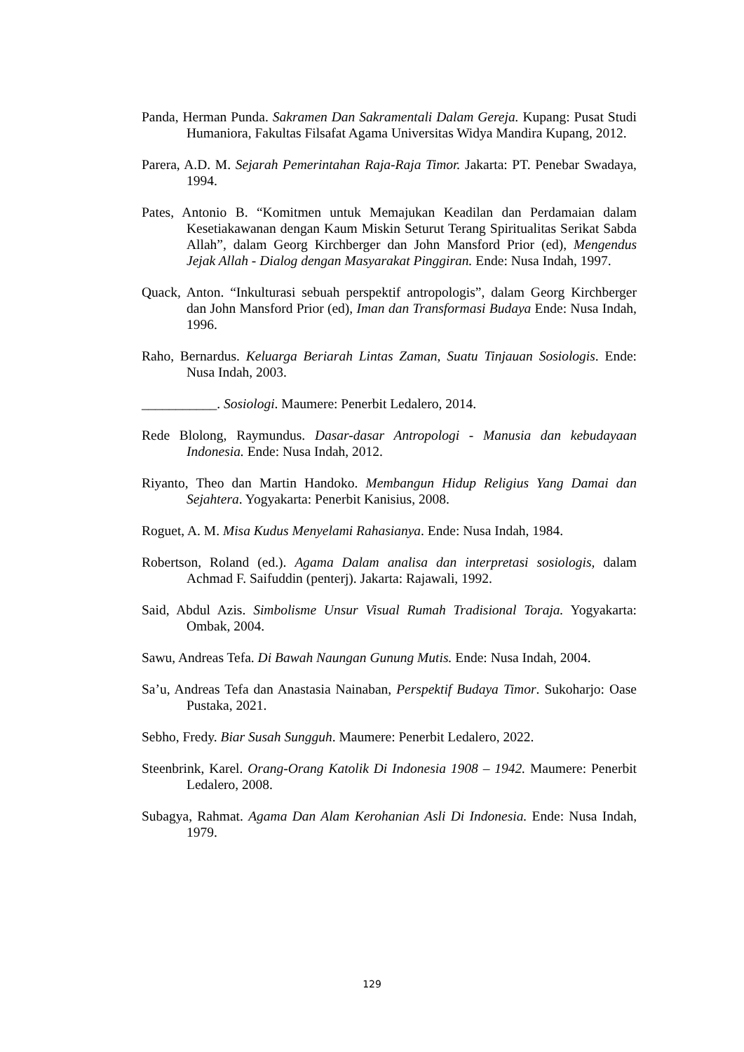Panda, Herman Punda. Sakramen Dan Sakramentali Dalam Gereja. Kupang: Pusat Studi Humaniora, Fakultas Filsafat Agama Universitas Widya Mandira Kupang, 2012.
Parera, A.D. M. Sejarah Pemerintahan Raja-Raja Timor. Jakarta: PT. Penebar Swadaya, 1994.
Pates, Antonio B. “Komitmen untuk Memajukan Keadilan dan Perdamaian dalam Kesetiakawanan dengan Kaum Miskin Seturut Terang Spiritualitas Serikat Sabda Allah”, dalam Georg Kirchberger dan John Mansford Prior (ed), Mengendus Jejak Allah - Dialog dengan Masyarakat Pinggiran. Ende: Nusa Indah, 1997.
Quack, Anton. “Inkulturasi sebuah perspektif antropologis”, dalam Georg Kirchberger dan John Mansford Prior (ed), Iman dan Transformasi Budaya Ende: Nusa Indah, 1996.
Raho, Bernardus. Keluarga Beriarah Lintas Zaman, Suatu Tinjauan Sosiologis. Ende: Nusa Indah, 2003.
___________. Sosiologi. Maumere: Penerbit Ledalero, 2014.
Rede Blolong, Raymundus. Dasar-dasar Antropologi - Manusia dan kebudayaan Indonesia. Ende: Nusa Indah, 2012.
Riyanto, Theo dan Martin Handoko. Membangun Hidup Religius Yang Damai dan Sejahtera. Yogyakarta: Penerbit Kanisius, 2008.
Roguet, A. M. Misa Kudus Menyelami Rahasianya. Ende: Nusa Indah, 1984.
Robertson, Roland (ed.). Agama Dalam analisa dan interpretasi sosiologis, dalam Achmad F. Saifuddin (penterj). Jakarta: Rajawali, 1992.
Said, Abdul Azis. Simbolisme Unsur Visual Rumah Tradisional Toraja. Yogyakarta: Ombak, 2004.
Sawu, Andreas Tefa. Di Bawah Naungan Gunung Mutis. Ende: Nusa Indah, 2004.
Sa’u, Andreas Tefa dan Anastasia Nainaban, Perspektif Budaya Timor. Sukoharjo: Oase Pustaka, 2021.
Sebho, Fredy. Biar Susah Sungguh. Maumere: Penerbit Ledalero, 2022.
Steenbrink, Karel. Orang-Orang Katolik Di Indonesia 1908 – 1942. Maumere: Penerbit Ledalero, 2008.
Subagya, Rahmat. Agama Dan Alam Kerohanian Asli Di Indonesia. Ende: Nusa Indah, 1979.
129